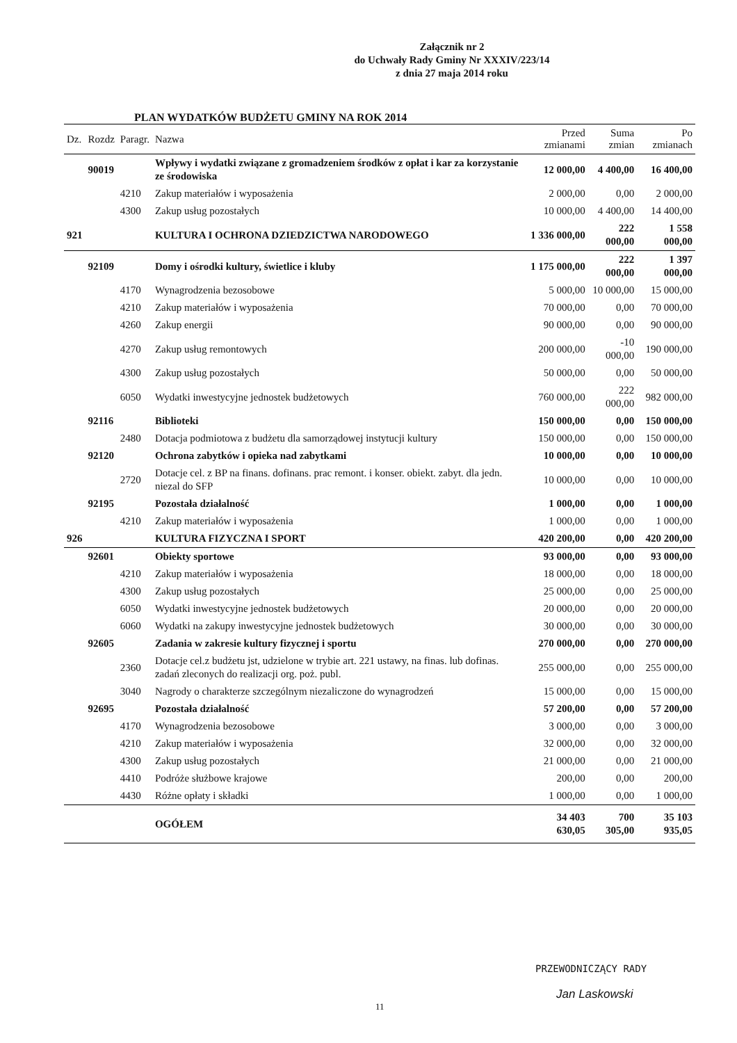Załącznik nr 2
do Uchwały Rady Gminy Nr XXXIV/223/14
z dnia 27 maja 2014 roku
PLAN WYDATKÓW BUDŻETU GMINY NA ROK 2014
| Dz. | Rozdz | Paragr. | Nazwa | Przed zmianami | Suma zmian | Po zmianach |
| --- | --- | --- | --- | --- | --- | --- |
| | 90019 | | Wpływy i wydatki związane z gromadzeniem środków z opłat i kar za korzystanie ze środowiska | 12 000,00 | 4 400,00 | 16 400,00 |
| | | 4210 | Zakup materiałów i wyposażenia | 2 000,00 | 0,00 | 2 000,00 |
| | | 4300 | Zakup usług pozostałych | 10 000,00 | 4 400,00 | 14 400,00 |
| 921 | | | KULTURA I OCHRONA DZIEDZICTWA NARODOWEGO | 1 336 000,00 | 222 000,00 | 1 558 000,00 |
| | 92109 | | Domy i ośrodki kultury, świetlice i kluby | 1 175 000,00 | 222 000,00 | 1 397 000,00 |
| | | 4170 | Wynagrodzenia bezosobowe | 5 000,00 | 10 000,00 | 15 000,00 |
| | | 4210 | Zakup materiałów i wyposażenia | 70 000,00 | 0,00 | 70 000,00 |
| | | 4260 | Zakup energii | 90 000,00 | 0,00 | 90 000,00 |
| | | 4270 | Zakup usług remontowych | 200 000,00 | -10 000,00 | 190 000,00 |
| | | 4300 | Zakup usług pozostałych | 50 000,00 | 0,00 | 50 000,00 |
| | | 6050 | Wydatki inwestycyjne jednostek budżetowych | 760 000,00 | 222 000,00 | 982 000,00 |
| | 92116 | | Biblioteki | 150 000,00 | 0,00 | 150 000,00 |
| | | 2480 | Dotacja podmiotowa z budżetu dla samorządowej instytucji kultury | 150 000,00 | 0,00 | 150 000,00 |
| | 92120 | | Ochrona zabytków i opieka nad zabytkami | 10 000,00 | 0,00 | 10 000,00 |
| | | 2720 | Dotacje cel. z BP na finans. dofinans. prac remont. i konser. obiekt. zabyt. dla jedn. niezal do SFP | 10 000,00 | 0,00 | 10 000,00 |
| | 92195 | | Pozostała działalność | 1 000,00 | 0,00 | 1 000,00 |
| | | 4210 | Zakup materiałów i wyposażenia | 1 000,00 | 0,00 | 1 000,00 |
| 926 | | | KULTURA FIZYCZNA I SPORT | 420 200,00 | 0,00 | 420 200,00 |
| | 92601 | | Obiekty sportowe | 93 000,00 | 0,00 | 93 000,00 |
| | | 4210 | Zakup materiałów i wyposażenia | 18 000,00 | 0,00 | 18 000,00 |
| | | 4300 | Zakup usług pozostałych | 25 000,00 | 0,00 | 25 000,00 |
| | | 6050 | Wydatki inwestycyjne jednostek budżetowych | 20 000,00 | 0,00 | 20 000,00 |
| | | 6060 | Wydatki na zakupy inwestycyjne jednostek budżetowych | 30 000,00 | 0,00 | 30 000,00 |
| | 92605 | | Zadania w zakresie kultury fizycznej i sportu | 270 000,00 | 0,00 | 270 000,00 |
| | | 2360 | Dotacje cel.z budżetu jst, udzielone w trybie art. 221 ustawy, na finas. lub dofinas. zadań zleconych do realizacji org. poż. publ. | 255 000,00 | 0,00 | 255 000,00 |
| | | 3040 | Nagrody o charakterze szczególnym niezaliczone do wynagrodzeń | 15 000,00 | 0,00 | 15 000,00 |
| | 92695 | | Pozostała działalność | 57 200,00 | 0,00 | 57 200,00 |
| | | 4170 | Wynagrodzenia bezosobowe | 3 000,00 | 0,00 | 3 000,00 |
| | | 4210 | Zakup materiałów i wyposażenia | 32 000,00 | 0,00 | 32 000,00 |
| | | 4300 | Zakup usług pozostałych | 21 000,00 | 0,00 | 21 000,00 |
| | | 4410 | Podróże służbowe krajowe | 200,00 | 0,00 | 200,00 |
| | | 4430 | Różne opłaty i składki | 1 000,00 | 0,00 | 1 000,00 |
| | | | OGÓŁEM | 34 403 630,05 | 700 305,00 | 35 103 935,05 |
PRZEWODNICZĄCY RADY
Jan Laskowski
11